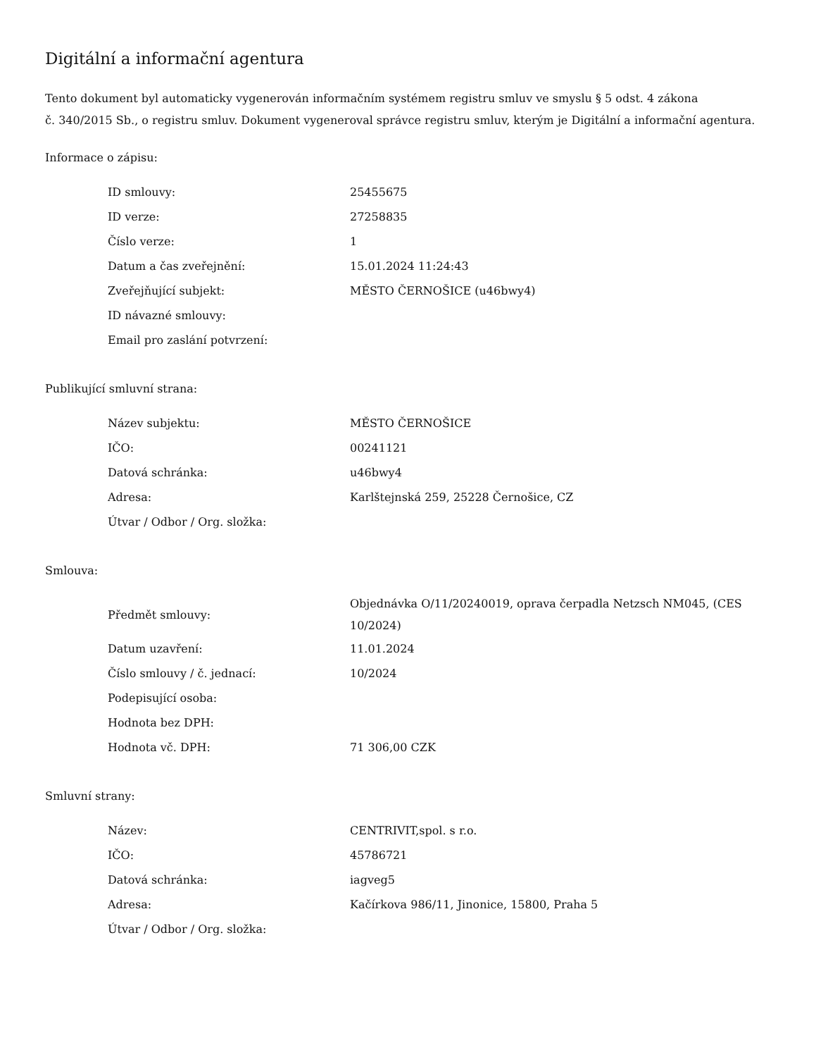Digitální a informační agentura
Tento dokument byl automaticky vygenerován informačním systémem registru smluv ve smyslu § 5 odst. 4 zákona
č. 340/2015 Sb., o registru smluv. Dokument vygeneroval správce registru smluv, kterým je Digitální a informační agentura.
Informace o zápisu:
| ID smlouvy: | 25455675 |
| ID verze: | 27258835 |
| Číslo verze: | 1 |
| Datum a čas zveřejnění: | 15.01.2024 11:24:43 |
| Zveřejňující subjekt: | MĚSTO ČERNOŠICE (u46bwy4) |
| ID návazné smlouvy: | |
| Email pro zaslání potvrzení: | |
Publikující smluvní strana:
| Název subjektu: | MĚSTO ČERNOŠICE |
| IČO: | 00241121 |
| Datová schránka: | u46bwy4 |
| Adresa: | Karlštejnská 259, 25228 Černošice, CZ |
| Útvar / Odbor / Org. složka: | |
Smlouva:
| Předmět smlouvy: | Objednávka O/11/20240019, oprava čerpadla Netzsch NM045, (CES 10/2024) |
| Datum uzavření: | 11.01.2024 |
| Číslo smlouvy / č. jednací: | 10/2024 |
| Podepisující osoba: | |
| Hodnota bez DPH: | |
| Hodnota vč. DPH: | 71 306,00 CZK |
Smluvní strany:
| Název: | CENTRIVIT,spol. s r.o. |
| IČO: | 45786721 |
| Datová schránka: | iagveg5 |
| Adresa: | Kačírkova 986/11, Jinonice, 15800, Praha 5 |
| Útvar / Odbor / Org. složka: | |